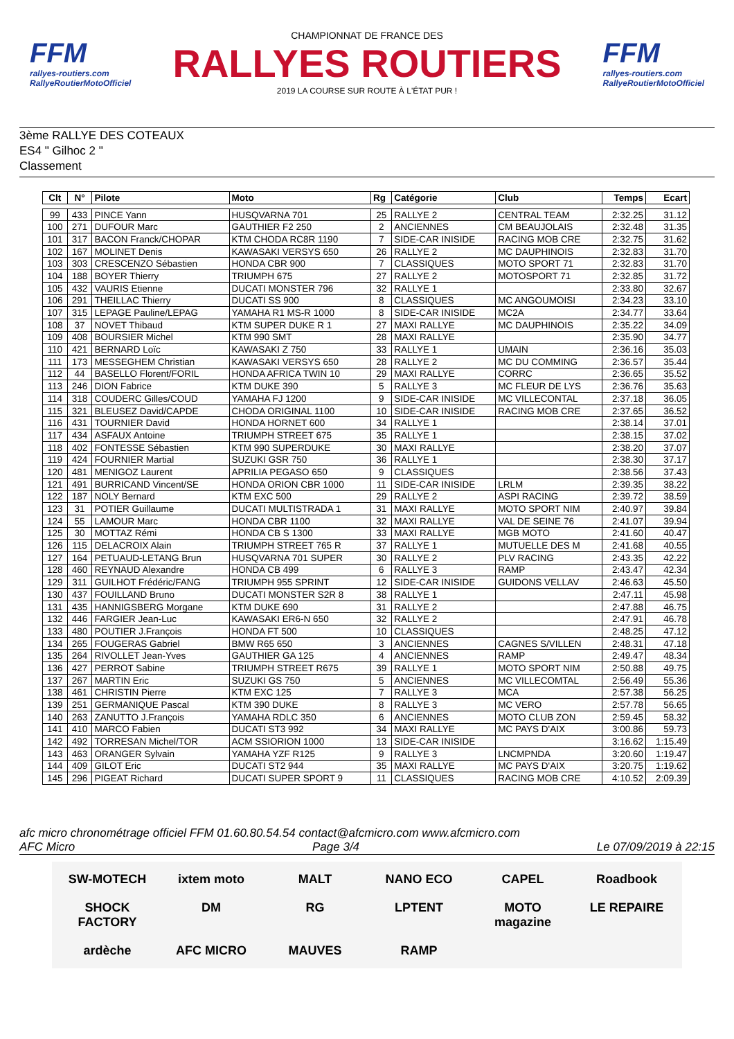FFM
rallyes-routiers.com
RallyeRoutierMotoOfficiel
CHAMPIONNAT DE FRANCE DES
RALLYES ROUTIERS
2019 LA COURSE SUR ROUTE À L'ÉTAT PUR !
FFM
rallyes-routiers.com
RallyeRoutierMotoOfficiel
3ème RALLYE DES COTEAUX
ES4 " Gilhoc 2 "
Classement
| Clt | N° | Pilote | Moto | Rg | Catégorie | Club | Temps | Ecart |
| --- | --- | --- | --- | --- | --- | --- | --- | --- |
| 99 | 433 | PINCE Yann | HUSQVARNA 701 | 25 | RALLYE 2 | CENTRAL TEAM | 2:32.25 | 31.12 |
| 100 | 271 | DUFOUR Marc | GAUTHIER F2 250 | 2 | ANCIENNES | CM BEAUJOLAIS | 2:32.48 | 31.35 |
| 101 | 317 | BACON Franck/CHOPAR | KTM CHODA RC8R 1190 | 7 | SIDE-CAR INISIDE | RACING MOB CRE | 2:32.75 | 31.62 |
| 102 | 167 | MOLINET Denis | KAWASAKI VERSYS 650 | 26 | RALLYE 2 | MC DAUPHINOIS | 2:32.83 | 31.70 |
| 103 | 303 | CRESCENZO Sébastien | HONDA CBR 900 | 7 | CLASSIQUES | MOTO SPORT 71 | 2:32.83 | 31.70 |
| 104 | 188 | BOYER Thierry | TRIUMPH 675 | 27 | RALLYE 2 | MOTOSPORT 71 | 2:32.85 | 31.72 |
| 105 | 432 | VAURIS Etienne | DUCATI MONSTER 796 | 32 | RALLYE 1 | | 2:33.80 | 32.67 |
| 106 | 291 | THEILLAC Thierry | DUCATI SS 900 | 8 | CLASSIQUES | MC ANGOUMOISI | 2:34.23 | 33.10 |
| 107 | 315 | LEPAGE Pauline/LEPAG | YAMAHA R1 MS-R 1000 | 8 | SIDE-CAR INISIDE | MC2A | 2:34.77 | 33.64 |
| 108 | 37 | NOVET Thibaud | KTM SUPER DUKE R 1 | 27 | MAXI RALLYE | MC DAUPHINOIS | 2:35.22 | 34.09 |
| 109 | 408 | BOURSIER Michel | KTM 990 SMT | 28 | MAXI RALLYE | | 2:35.90 | 34.77 |
| 110 | 421 | BERNARD Loïc | KAWASAKI Z 750 | 33 | RALLYE 1 | UMAIN | 2:36.16 | 35.03 |
| 111 | 173 | MESSEGHEM Christian | KAWASAKI VERSYS 650 | 28 | RALLYE 2 | MC DU COMMING | 2:36.57 | 35.44 |
| 112 | 44 | BASELLO Florent/FORIL | HONDA AFRICA TWIN 10 | 29 | MAXI RALLYE | CORRC | 2:36.65 | 35.52 |
| 113 | 246 | DION Fabrice | KTM DUKE 390 | 5 | RALLYE 3 | MC FLEUR DE LYS | 2:36.76 | 35.63 |
| 114 | 318 | COUDERC Gilles/COUD | YAMAHA FJ 1200 | 9 | SIDE-CAR INISIDE | MC VILLECONTAL | 2:37.18 | 36.05 |
| 115 | 321 | BLEUSEZ David/CAPDE | CHODA ORIGINAL 1100 | 10 | SIDE-CAR INISIDE | RACING MOB CRE | 2:37.65 | 36.52 |
| 116 | 431 | TOURNIER David | HONDA HORNET 600 | 34 | RALLYE 1 | | 2:38.14 | 37.01 |
| 117 | 434 | ASFAUX Antoine | TRIUMPH STREET 675 | 35 | RALLYE 1 | | 2:38.15 | 37.02 |
| 118 | 402 | FONTESSE Sébastien | KTM 990 SUPERDUKE | 30 | MAXI RALLYE | | 2:38.20 | 37.07 |
| 119 | 424 | FOURNIER Martial | SUZUKI GSR 750 | 36 | RALLYE 1 | | 2:38.30 | 37.17 |
| 120 | 481 | MENIGOZ Laurent | APRILIA PEGASO 650 | 9 | CLASSIQUES | | 2:38.56 | 37.43 |
| 121 | 491 | BURRICAND Vincent/SE | HONDA ORION CBR 1000 | 11 | SIDE-CAR INISIDE | LRLM | 2:39.35 | 38.22 |
| 122 | 187 | NOLY Bernard | KTM EXC 500 | 29 | RALLYE 2 | ASPI RACING | 2:39.72 | 38.59 |
| 123 | 31 | POTIER Guillaume | DUCATI MULTISTRADA 1 | 31 | MAXI RALLYE | MOTO SPORT NIM | 2:40.97 | 39.84 |
| 124 | 55 | LAMOUR Marc | HONDA CBR 1100 | 32 | MAXI RALLYE | VAL DE SEINE 76 | 2:41.07 | 39.94 |
| 125 | 30 | MOTTAZ Rémi | HONDA CB S 1300 | 33 | MAXI RALLYE | MGB MOTO | 2:41.60 | 40.47 |
| 126 | 115 | DELACROIX Alain | TRIUMPH STREET 765 R | 37 | RALLYE 1 | MUTUELLE DES M | 2:41.68 | 40.55 |
| 127 | 164 | PETUAUD-LETANG Brun | HUSQVARNA 701 SUPER | 30 | RALLYE 2 | PLV RACING | 2:43.35 | 42.22 |
| 128 | 460 | REYNAUD Alexandre | HONDA CB 499 | 6 | RALLYE 3 | RAMP | 2:43.47 | 42.34 |
| 129 | 311 | GUILHOT Frédéric/FANG | TRIUMPH 955 SPRINT | 12 | SIDE-CAR INISIDE | GUIDONS VELLAV | 2:46.63 | 45.50 |
| 130 | 437 | FOUILLAND Bruno | DUCATI MONSTER S2R 8 | 38 | RALLYE 1 | | 2:47.11 | 45.98 |
| 131 | 435 | HANNIGSBERG Morgane | KTM DUKE 690 | 31 | RALLYE 2 | | 2:47.88 | 46.75 |
| 132 | 446 | FARGIER Jean-Luc | KAWASAKI ER6-N 650 | 32 | RALLYE 2 | | 2:47.91 | 46.78 |
| 133 | 480 | POUTIER J.François | HONDA FT 500 | 10 | CLASSIQUES | | 2:48.25 | 47.12 |
| 134 | 265 | FOUGERAS Gabriel | BMW R65 650 | 3 | ANCIENNES | CAGNES S/VILLEN | 2:48.31 | 47.18 |
| 135 | 264 | RIVOLLET Jean-Yves | GAUTHIER GA 125 | 4 | ANCIENNES | RAMP | 2:49.47 | 48.34 |
| 136 | 427 | PERROT Sabine | TRIUMPH STREET R675 | 39 | RALLYE 1 | MOTO SPORT NIM | 2:50.88 | 49.75 |
| 137 | 267 | MARTIN Eric | SUZUKI GS 750 | 5 | ANCIENNES | MC VILLECOMTAL | 2:56.49 | 55.36 |
| 138 | 461 | CHRISTIN Pierre | KTM EXC 125 | 7 | RALLYE 3 | MCA | 2:57.38 | 56.25 |
| 139 | 251 | GERMANIQUE Pascal | KTM 390 DUKE | 8 | RALLYE 3 | MC VERO | 2:57.78 | 56.65 |
| 140 | 263 | ZANUTTO J.François | YAMAHA RDLC 350 | 6 | ANCIENNES | MOTO CLUB ZON | 2:59.45 | 58.32 |
| 141 | 410 | MARCO Fabien | DUCATI ST3 992 | 34 | MAXI RALLYE | MC PAYS D'AIX | 3:00.86 | 59.73 |
| 142 | 492 | TORRESAN Michel/TOR | ACM SSIORION 1000 | 13 | SIDE-CAR INISIDE | | 3:16.62 | 1:15.49 |
| 143 | 463 | ORANGER Sylvain | YAMAHA YZF R125 | 9 | RALLYE 3 | LNCMPNDA | 3:20.60 | 1:19.47 |
| 144 | 409 | GILOT Eric | DUCATI ST2 944 | 35 | MAXI RALLYE | MC PAYS D'AIX | 3:20.75 | 1:19.62 |
| 145 | 296 | PIGEAT Richard | DUCATI SUPER SPORT 9 | 11 | CLASSIQUES | RACING MOB CRE | 4:10.52 | 2:09.39 |
afc micro chronométrage officiel FFM 01.60.80.54.54 contact@afcmicro.com www.afcmicro.com
AFC Micro Page 3/4 Le 07/09/2019 à 22:15
SW-MOTECH ixtem moto MALT NANO ECO CAPEL Roadbook SHOCK FACTORY DM RG LPTENT MOTO magazine LE REPAIRE ardèche AFC MICRO MAUVES RAMP